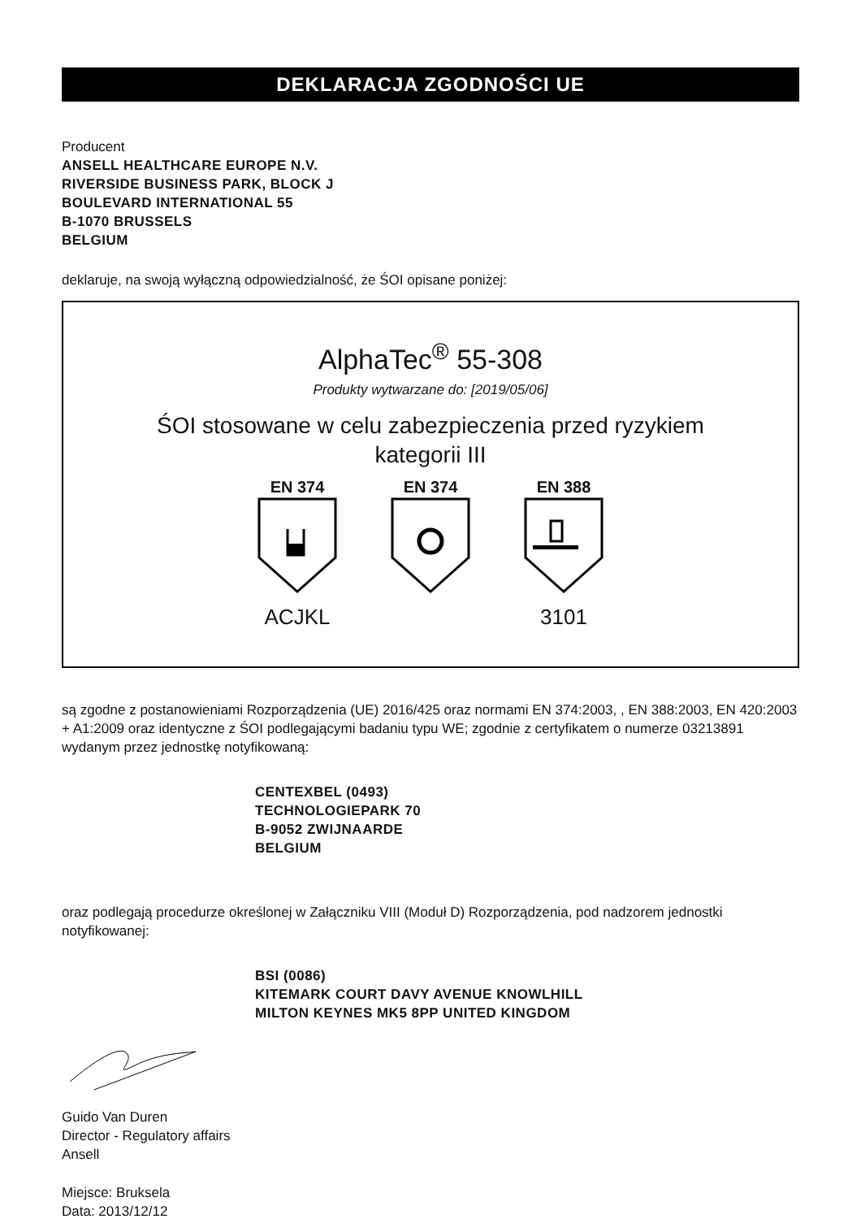DEKLARACJA ZGODNOŚCI UE
Producent
ANSELL HEALTHCARE EUROPE N.V.
RIVERSIDE BUSINESS PARK, BLOCK J
BOULEVARD INTERNATIONAL 55
B-1070 BRUSSELS
BELGIUM
deklaruje, na swoją wyłączną odpowiedzialność, że ŚOI opisane poniżej:
AlphaTec<sup>®</sup> 55-308
Produkty wytwarzane do: [2019/05/06]
ŚOI stosowane w celu zabezpieczenia przed ryzykiem
kategorii III
EN 374
ACJKL
EN 374 EN 388
3101
są zgodne z postanowieniami Rozporządzenia (UE) 2016/425 oraz normami EN 374:2003, , EN 388:2003, EN 420:2003 + A1:2009 oraz identyczne z ŚOI podlegającymi badaniu typu WE; zgodnie z certyfikatem o numerze 03213891 wydanym przez jednostkę notyfikowaną:
CENTEXBEL (0493)
TECHNOLOGIEPARK 70
B-9052 ZWIJNAARDE
BELGIUM
oraz podlegają procedurze określonej w Załączniku VIII (Moduł D) Rozporządzenia, pod nadzorem jednostki notyfikowanej:
BSI (0086)
KITEMARK COURT DAVY AVENUE KNOWLHILL
MILTON KEYNES MK5 8PP UNITED KINGDOM
Guido Van Duren
Director - Regulatory affairs
Ansell
Miejsce: Bruksela
Data: 2013/12/12